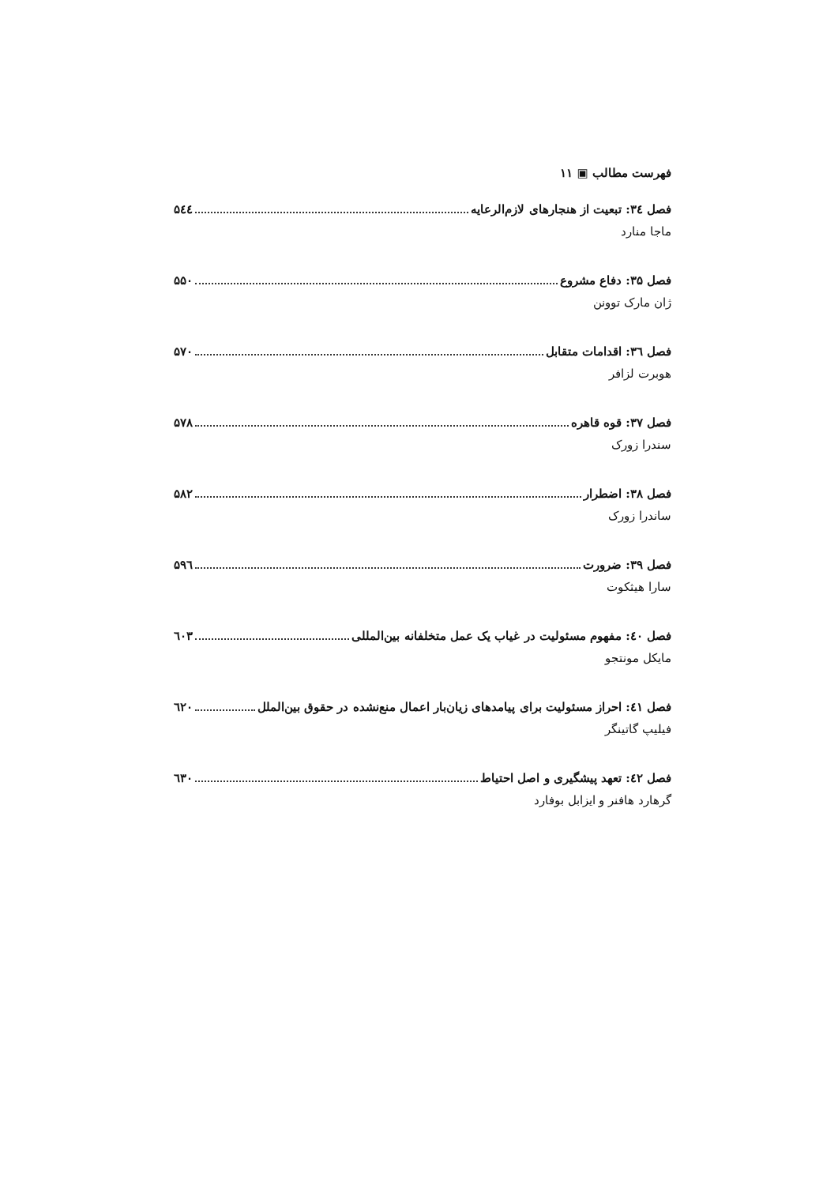فهرست مطالب ▣ ۱۱
فصل ۳٤: تبعیت از هنجارهای لازم‌الرعایه ۵٤٤
ماجا منارد
فصل ۳۵: دفاع مشروع ۵۵۰
ژان مارک توونن
فصل ۳٦: اقدامات متقابل ۵۷۰
هوبرت لزافر
فصل ۳۷: قوه قاهره ۵۷۸
سندرا زورک
فصل ۳۸: اضطرار ۵۸۲
ساندرا زورک
فصل ۳۹: ضرورت ۵۹٦
سارا هیثکوت
فصل ٤۰: مفهوم مسئولیت در غیاب یک عمل متخلفانه بین‌المللی ٦۰۳
مایکل مونتجو
فصل ٤۱: احراز مسئولیت برای پیامدهای زیان‌بار اعمال منع‌نشده در حقوق بین‌الملل ٦۲۰
فیلیپ گاتینگر
فصل ٤۲: تعهد پیشگیری و اصل احتیاط ٦۳۰
گرهارد هافنر و ایزابل بوفارد